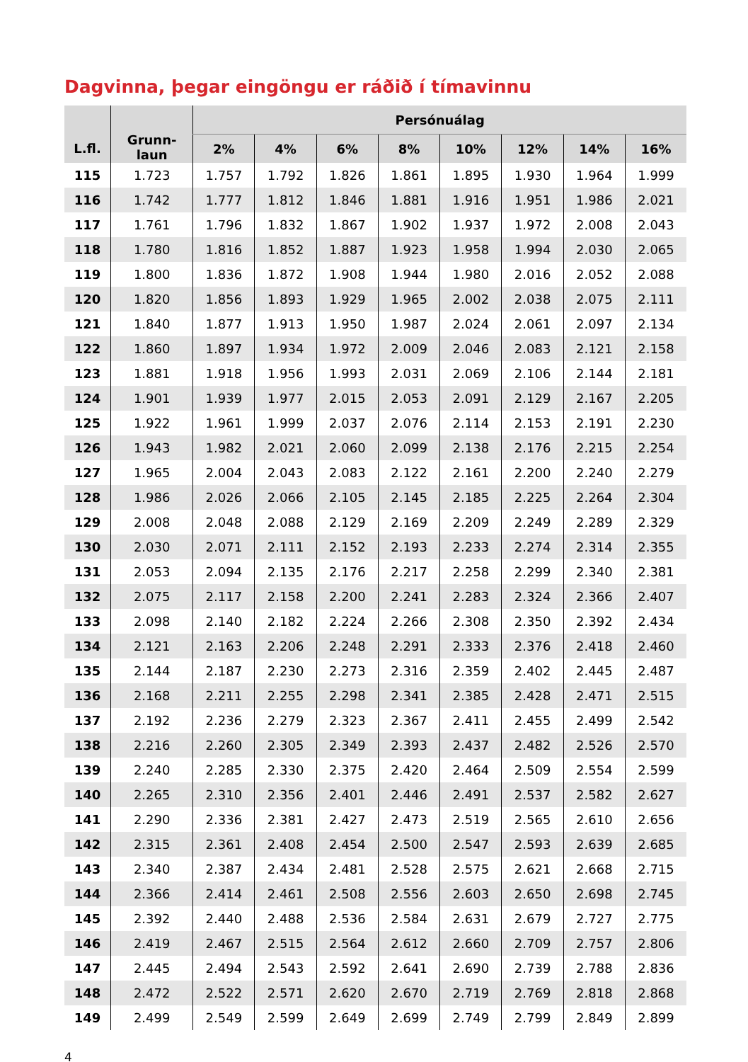Dagvinna, þegar eingöngu er ráðið í tímavinnu
| L.fl. | Grunn- laun | Persónuálag | | | | | | | |
| --- | --- | --- | --- | --- | --- | --- | --- | --- | --- |
| | | 2% | 4% | 6% | 8% | 10% | 12% | 14% | 16% |
| 115 | 1.723 | 1.757 | 1.792 | 1.826 | 1.861 | 1.895 | 1.930 | 1.964 | 1.999 |
| 116 | 1.742 | 1.777 | 1.812 | 1.846 | 1.881 | 1.916 | 1.951 | 1.986 | 2.021 |
| 117 | 1.761 | 1.796 | 1.832 | 1.867 | 1.902 | 1.937 | 1.972 | 2.008 | 2.043 |
| 118 | 1.780 | 1.816 | 1.852 | 1.887 | 1.923 | 1.958 | 1.994 | 2.030 | 2.065 |
| 119 | 1.800 | 1.836 | 1.872 | 1.908 | 1.944 | 1.980 | 2.016 | 2.052 | 2.088 |
| 120 | 1.820 | 1.856 | 1.893 | 1.929 | 1.965 | 2.002 | 2.038 | 2.075 | 2.111 |
| 121 | 1.840 | 1.877 | 1.913 | 1.950 | 1.987 | 2.024 | 2.061 | 2.097 | 2.134 |
| 122 | 1.860 | 1.897 | 1.934 | 1.972 | 2.009 | 2.046 | 2.083 | 2.121 | 2.158 |
| 123 | 1.881 | 1.918 | 1.956 | 1.993 | 2.031 | 2.069 | 2.106 | 2.144 | 2.181 |
| 124 | 1.901 | 1.939 | 1.977 | 2.015 | 2.053 | 2.091 | 2.129 | 2.167 | 2.205 |
| 125 | 1.922 | 1.961 | 1.999 | 2.037 | 2.076 | 2.114 | 2.153 | 2.191 | 2.230 |
| 126 | 1.943 | 1.982 | 2.021 | 2.060 | 2.099 | 2.138 | 2.176 | 2.215 | 2.254 |
| 127 | 1.965 | 2.004 | 2.043 | 2.083 | 2.122 | 2.161 | 2.200 | 2.240 | 2.279 |
| 128 | 1.986 | 2.026 | 2.066 | 2.105 | 2.145 | 2.185 | 2.225 | 2.264 | 2.304 |
| 129 | 2.008 | 2.048 | 2.088 | 2.129 | 2.169 | 2.209 | 2.249 | 2.289 | 2.329 |
| 130 | 2.030 | 2.071 | 2.111 | 2.152 | 2.193 | 2.233 | 2.274 | 2.314 | 2.355 |
| 131 | 2.053 | 2.094 | 2.135 | 2.176 | 2.217 | 2.258 | 2.299 | 2.340 | 2.381 |
| 132 | 2.075 | 2.117 | 2.158 | 2.200 | 2.241 | 2.283 | 2.324 | 2.366 | 2.407 |
| 133 | 2.098 | 2.140 | 2.182 | 2.224 | 2.266 | 2.308 | 2.350 | 2.392 | 2.434 |
| 134 | 2.121 | 2.163 | 2.206 | 2.248 | 2.291 | 2.333 | 2.376 | 2.418 | 2.460 |
| 135 | 2.144 | 2.187 | 2.230 | 2.273 | 2.316 | 2.359 | 2.402 | 2.445 | 2.487 |
| 136 | 2.168 | 2.211 | 2.255 | 2.298 | 2.341 | 2.385 | 2.428 | 2.471 | 2.515 |
| 137 | 2.192 | 2.236 | 2.279 | 2.323 | 2.367 | 2.411 | 2.455 | 2.499 | 2.542 |
| 138 | 2.216 | 2.260 | 2.305 | 2.349 | 2.393 | 2.437 | 2.482 | 2.526 | 2.570 |
| 139 | 2.240 | 2.285 | 2.330 | 2.375 | 2.420 | 2.464 | 2.509 | 2.554 | 2.599 |
| 140 | 2.265 | 2.310 | 2.356 | 2.401 | 2.446 | 2.491 | 2.537 | 2.582 | 2.627 |
| 141 | 2.290 | 2.336 | 2.381 | 2.427 | 2.473 | 2.519 | 2.565 | 2.610 | 2.656 |
| 142 | 2.315 | 2.361 | 2.408 | 2.454 | 2.500 | 2.547 | 2.593 | 2.639 | 2.685 |
| 143 | 2.340 | 2.387 | 2.434 | 2.481 | 2.528 | 2.575 | 2.621 | 2.668 | 2.715 |
| 144 | 2.366 | 2.414 | 2.461 | 2.508 | 2.556 | 2.603 | 2.650 | 2.698 | 2.745 |
| 145 | 2.392 | 2.440 | 2.488 | 2.536 | 2.584 | 2.631 | 2.679 | 2.727 | 2.775 |
| 146 | 2.419 | 2.467 | 2.515 | 2.564 | 2.612 | 2.660 | 2.709 | 2.757 | 2.806 |
| 147 | 2.445 | 2.494 | 2.543 | 2.592 | 2.641 | 2.690 | 2.739 | 2.788 | 2.836 |
| 148 | 2.472 | 2.522 | 2.571 | 2.620 | 2.670 | 2.719 | 2.769 | 2.818 | 2.868 |
| 149 | 2.499 | 2.549 | 2.599 | 2.649 | 2.699 | 2.749 | 2.799 | 2.849 | 2.899 |
4